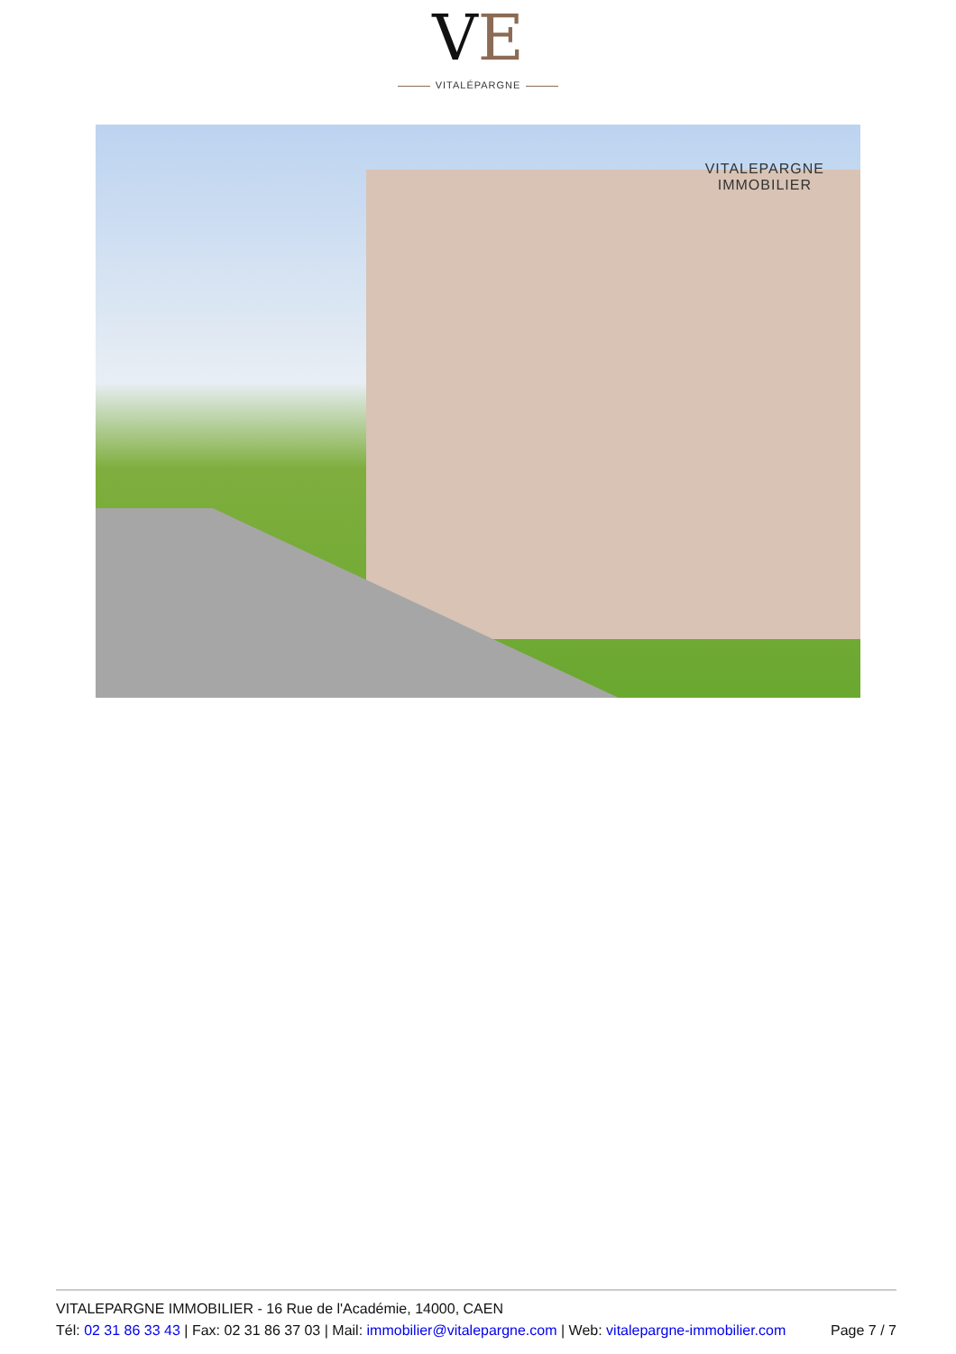VE
VITALÉPARGNE
VITALEPARGNE
IMMOBILIER
VITALEPARGNE IMMOBILIER - 16 Rue de l'Académie, 14000, CAEN
Tél: 02 31 86 33 43 | Fax: 02 31 86 37 03 | Mail: immobilier@vitalepargne.com | Web: vitalepargne-immobilier.com Page 7 / 7